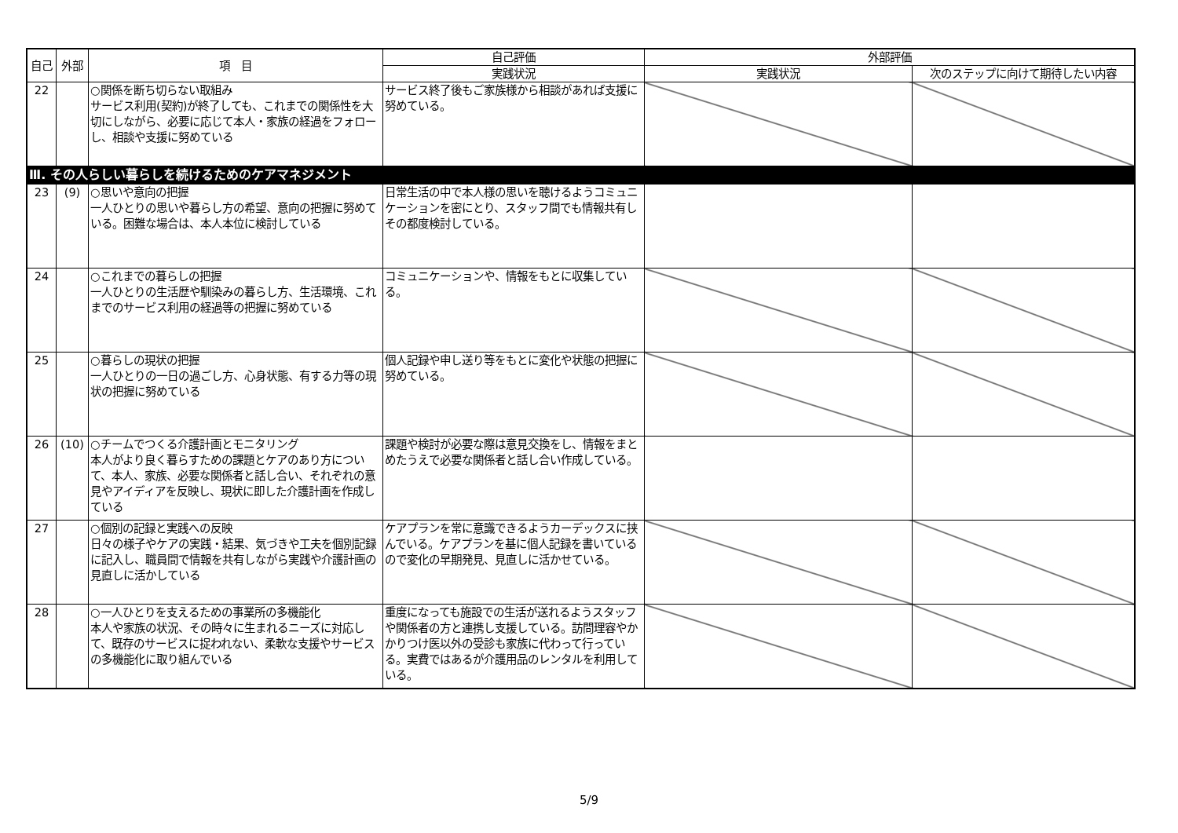| 自己 | 外部 | 項 目 | 自己評価 | 外部評価 | |
| --- | --- | --- | --- | --- | --- |
| | | | 実践状況 | 実践状況 | 次のステップに向けて期待したい内容 |
| 22 | | ○関係を断ち切らない取組み サービス利用(契約)が終了しても、これまでの関係性を大切にしながら、必要に応じて本人・家族の経過をフォローし、相談や支援に努めている | サービス終了後もご家族様から相談があれば支援に努めている。 | | |
| Ⅲ. その人らしい暮らしを続けるためのケアマネジメント | | | | | |
| 23 | (9) | ○思いや意向の把握 一人ひとりの思いや暮らし方の希望、意向の把握に努めている。困難な場合は、本人本位に検討している | 日常生活の中で本人様の思いを聴けるようコミュニケーションを密にとり、スタッフ間でも情報共有しその都度検討している。 | | |
| 24 | | ○これまでの暮らしの把握 一人ひとりの生活歴や馴染みの暮らし方、生活環境、これまでのサービス利用の経過等の把握に努めている | コミュニケーションや、情報をもとに収集している。 | | |
| 25 | | ○暮らしの現状の把握 一人ひとりの一日の過ごし方、心身状態、有する力等の現状の把握に努めている | 個人記録や申し送り等をもとに変化や状態の把握に努めている。 | | |
| 26 | (10) | ○チームでつくる介護計画とモニタリング 本人がより良く暮らすための課題とケアのあり方について、本人、家族、必要な関係者と話し合い、それぞれの意見やアイディアを反映し、現状に即した介護計画を作成している | 課題や検討が必要な際は意見交換をし、情報をまとめたうえで必要な関係者と話し合い作成している。 | | |
| 27 | | ○個別の記録と実践への反映 日々の様子やケアの実践・結果、気づきや工夫を個別記録に記入し、職員間で情報を共有しながら実践や介護計画の見直しに活かしている | ケアプランを常に意識できるようカーデックスに挟んでいる。ケアプランを基に個人記録を書いているので変化の早期発見、見直しに活かせている。 | | |
| 28 | | ○一人ひとりを支えるための事業所の多機能化 本人や家族の状況、その時々に生まれるニーズに対応して、既存のサービスに捉われない、柔軟な支援やサービスの多機能化に取り組んでいる | 重度になっても施設での生活が送れるようスタッフや関係者の方と連携し支援している。訪問理容やかかりつけ医以外の受診も家族に代わって行っている。実費ではあるが介護用品のレンタルを利用している。 | | |
5/9